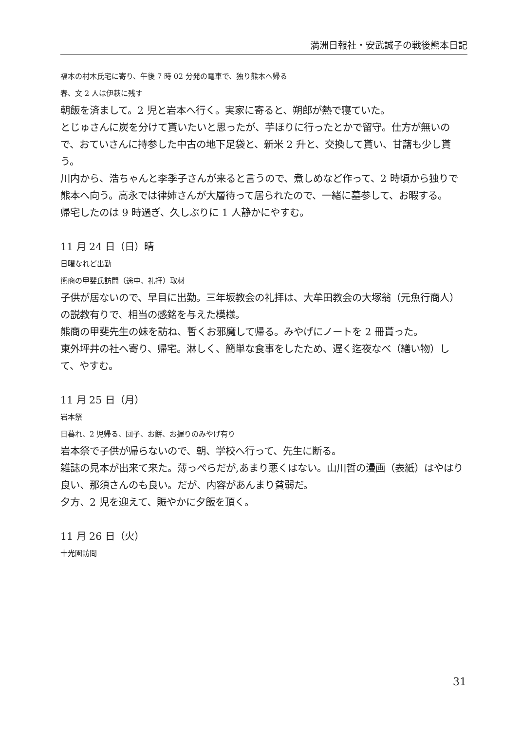満洲日報社・安武誠子の戦後熊本日記
福本の村木氏宅に寄り、午後 7 時 02 分発の電車で、独り熊本へ帰る
春、文 2 人は伊萩に残す
朝飯を済まして。2 児と岩本へ行く。実家に寄ると、朔郎が熱で寝ていた。
とじゅさんに炭を分けて貰いたいと思ったが、芋ほりに行ったとかで留守。仕方が無いので、おていさんに持参した中古の地下足袋と、新米 2 升と、交換して貰い、甘藷も少し貰う。
川内から、浩ちゃんと李季子さんが来ると言うので、煮しめなど作って、2 時頃から独りで熊本へ向う。高永では律姉さんが大層待って居られたので、一緒に墓参して、お暇する。
帰宅したのは 9 時過ぎ、久しぶりに 1 人静かにやすむ。
11 月 24 日（日）晴
日曜なれど出勤
熊商の甲斐氏訪問（途中、礼拝）取材
子供が居ないので、早目に出勤。三年坂教会の礼拝は、大牟田教会の大塚翁（元魚行商人）の説教有りで、相当の感銘を与えた模様。
熊商の甲斐先生の妹を訪ね、暫くお邪魔して帰る。みやげにノートを 2 冊貰った。
東外坪井の社へ寄り、帰宅。淋しく、簡単な食事をしたため、遅く迄夜なべ（繕い物）して、やすむ。
11 月 25 日（月）
岩本祭
日暮れ、2 児帰る、団子、お餅、お握りのみやげ有り
岩本祭で子供が帰らないので、朝、学校へ行って、先生に断る。
雑誌の見本が出来て来た。薄っぺらだが,あまり悪くはない。山川哲の漫画（表紙）はやはり良い、那須さんのも良い。だが、内容があんまり貧弱だ。
夕方、2 児を迎えて、賑やかに夕飯を頂く。
11 月 26 日（火）
十光園訪問
31